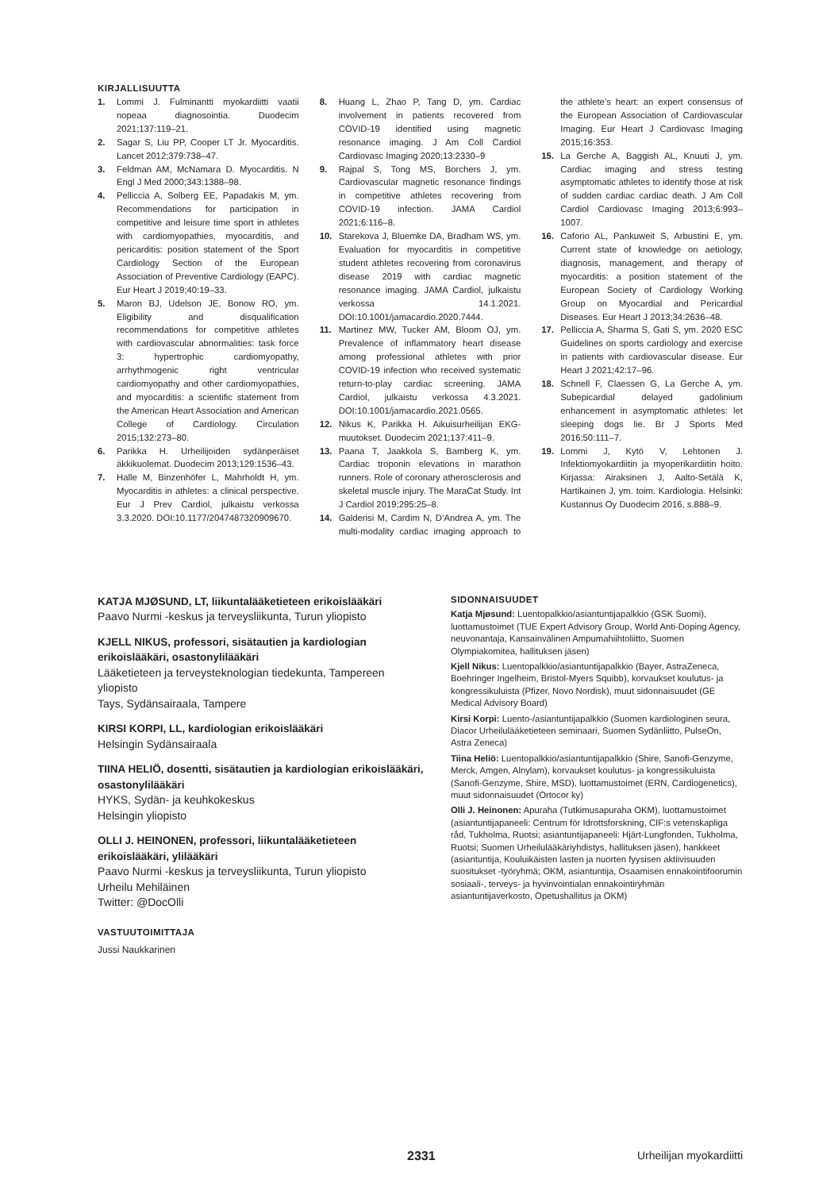KIRJALLISUUTTA
1. Lommi J. Fulminantti myokardiitti vaatii nopeaa diagnosointia. Duodecim 2021;137:119–21.
2. Sagar S, Liu PP, Cooper LT Jr. Myocarditis. Lancet 2012;379:738–47.
3. Feldman AM, McNamara D. Myocarditis. N Engl J Med 2000;343:1388–98.
4. Pelliccia A, Solberg EE, Papadakis M, ym. Recommendations for participation in competitive and leisure time sport in athletes with cardiomyopathies, myocarditis, and pericarditis: position statement of the Sport Cardiology Section of the European Association of Preventive Cardiology (EAPC). Eur Heart J 2019;40:19–33.
5. Maron BJ, Udelson JE, Bonow RO, ym. Eligibility and disqualification recommendations for competitive athletes with cardiovascular abnormalities: task force 3: hypertrophic cardiomyopathy, arrhythmogenic right ventricular cardiomyopathy and other cardiomyopathies, and myocarditis: a scientific statement from the American Heart Association and American College of Cardiology. Circulation 2015;132:273–80.
6. Parikka H. Urheilijoiden sydänperäiset äkkikuolemat. Duodecim 2013;129:1536–43.
7. Halle M, Binzenhöfer L, Mahrholdt H, ym. Myocarditis in athletes: a clinical perspective. Eur J Prev Cardiol, julkaistu verkossa 3.3.2020. DOI:10.1177/2047487320909670.
8. Huang L, Zhao P, Tang D, ym. Cardiac involvement in patients recovered from COVID-19 identified using magnetic resonance imaging. J Am Coll Cardiol Cardiovasc Imaging 2020;13:2330–9
9. Rajpal S, Tong MS, Borchers J, ym. Cardiovascular magnetic resonance findings in competitive athletes recovering from COVID-19 infection. JAMA Cardiol 2021;6:116–8.
10. Starekova J, Bluemke DA, Bradham WS, ym. Evaluation for myocarditis in competitive student athletes recovering from coronavirus disease 2019 with cardiac magnetic resonance imaging. JAMA Cardiol, julkaistu verkossa 14.1.2021. DOI:10.1001/jamacardio.2020.7444.
11. Martinez MW, Tucker AM, Bloom OJ, ym. Prevalence of inflammatory heart disease among professional athletes with prior COVID-19 infection who received systematic return-to-play cardiac screening. JAMA Cardiol, julkaistu verkossa 4.3.2021. DOI:10.1001/jamacardio.2021.0565.
12. Nikus K, Parikka H. Aikuisurheilijan EKG-muutokset. Duodecim 2021;137:411–9.
13. Paana T, Jaakkola S, Bamberg K, ym. Cardiac troponin elevations in marathon runners. Role of coronary atherosclerosis and skeletal muscle injury. The MaraCat Study. Int J Cardiol 2019;295:25–8.
14. Galderisi M, Cardim N, D’Andrea A, ym. The multi-modality cardiac imaging approach to the athlete’s heart: an expert consensus of the European Association of Cardiovascular Imaging. Eur Heart J Cardiovasc Imaging 2015;16:353.
15. La Gerche A, Baggish AL, Knuuti J, ym. Cardiac imaging and stress testing asymptomatic athletes to identify those at risk of sudden cardiac cardiac death. J Am Coll Cardiol Cardiovasc Imaging 2013;6:993–1007.
16. Caforio AL, Pankuweit S, Arbustini E, ym. Current state of knowledge on aetiology, diagnosis, management, and therapy of myocarditis: a position statement of the European Society of Cardiology Working Group on Myocardial and Pericardial Diseases. Eur Heart J 2013;34:2636–48.
17. Pelliccia A, Sharma S, Gati S, ym. 2020 ESC Guidelines on sports cardiology and exercise in patients with cardiovascular disease. Eur Heart J 2021;42:17–96.
18. Schnell F, Claessen G, La Gerche A, ym. Subepicardial delayed gadolinium enhancement in asymptomatic athletes: let sleeping dogs lie. Br J Sports Med 2016;50:111–7.
19. Lommi J, Kytö V, Lehtonen J. Infektiomyokardiitin ja myoperikardiitin hoito. Kirjassa: Airaksinen J, Aalto-Setälä K, Hartikainen J, ym. toim. Kardiologia. Helsinki: Kustannus Oy Duodecim 2016, s.888–9.
KATJA MJØSUND, LT, liikuntalääketieteen erikoislääkäri
Paavo Nurmi -keskus ja terveysliikunta, Turun yliopisto
KJELL NIKUS, professori, sisätautien ja kardiologian erikoislääkäri, osastonylilääkäri
Lääketieteen ja terveysteknologian tiedekunta, Tampereen yliopisto
Tays, Sydänsairaala, Tampere
KIRSI KORPI, LL, kardiologian erikoislääkäri
Helsingin Sydänsairaala
TIINA HELIÖ, dosentti, sisätautien ja kardiologian erikoislääkäri, osastonylilääkäri
HYKS, Sydän- ja keuhkokeskus
Helsingin yliopisto
OLLI J. HEINONEN, professori, liikuntalääketieteen erikoislääkäri, ylilääkäri
Paavo Nurmi -keskus ja terveysliikunta, Turun yliopisto
Urheilu Mehiläinen
Twitter: @DocOlli
VASTUUTOIMITTAJA
Jussi Naukkarinen
SIDONNAISUUDET
Katja Mjøsund: Luentopalkkio/asiantuntijapalkkio (GSK Suomi), luottamustoimet (TUE Expert Advisory Group, World Anti-Doping Agency, neuvonantaja, Kansainvälinen Ampumahiihtoliitto, Suomen Olympiakomitea, hallituksen jäsen)
Kjell Nikus: Luentopalkkio/asiantuntijapalkkio (Bayer, AstraZeneca, Boehringer Ingelheim, Bristol-Myers Squibb), korvaukset koulutus- ja kongressikuluista (Pfizer, Novo Nordisk), muut sidonnaisuudet (GE Medical Advisory Board)
Kirsi Korpi: Luento-/asiantuntijapalkkio (Suomen kardiologinen seura, Diacor Urheilulääketieteen seminaari, Suomen Sydänliitto, PulseOn, Astra Zeneca)
Tiina Heliö: Luentopalkkio/asiantuntijapalkkio (Shire, Sanofi-Genzyme, Merck, Amgen, Alnylam), korvaukset koulutus- ja kongressikuluista (Sanofi-Genzyme, Shire, MSD), luottamustoimet (ERN, Cardiogenetics), muut sidonnaisuudet (Ortocor ky)
Olli J. Heinonen: Apuraha (Tutkimusapuraha OKM), luottamustoimet (asiantuntijapaneeli: Centrum för Idrottsforskning, CIF:s vetenskapliga råd, Tukholma, Ruotsi; asiantuntijapaneeli: Hjärt-Lungfonden, Tukholma, Ruotsi; Suomen Urheilulääkäriyhdistys, hallituksen jäsen), hankkeet (asiantuntija, Kouluikäisten lasten ja nuorten fyysisen aktiivisuuden suositukset -työryhmä; OKM, asiantuntija, Osaamisen ennakointifoorumin sosiaali-, terveys- ja hyvinvointialan ennakointiryhmän asiantuntijaverkosto, Opetushallitus ja OKM)
2331 Urheilijan myokardiitti